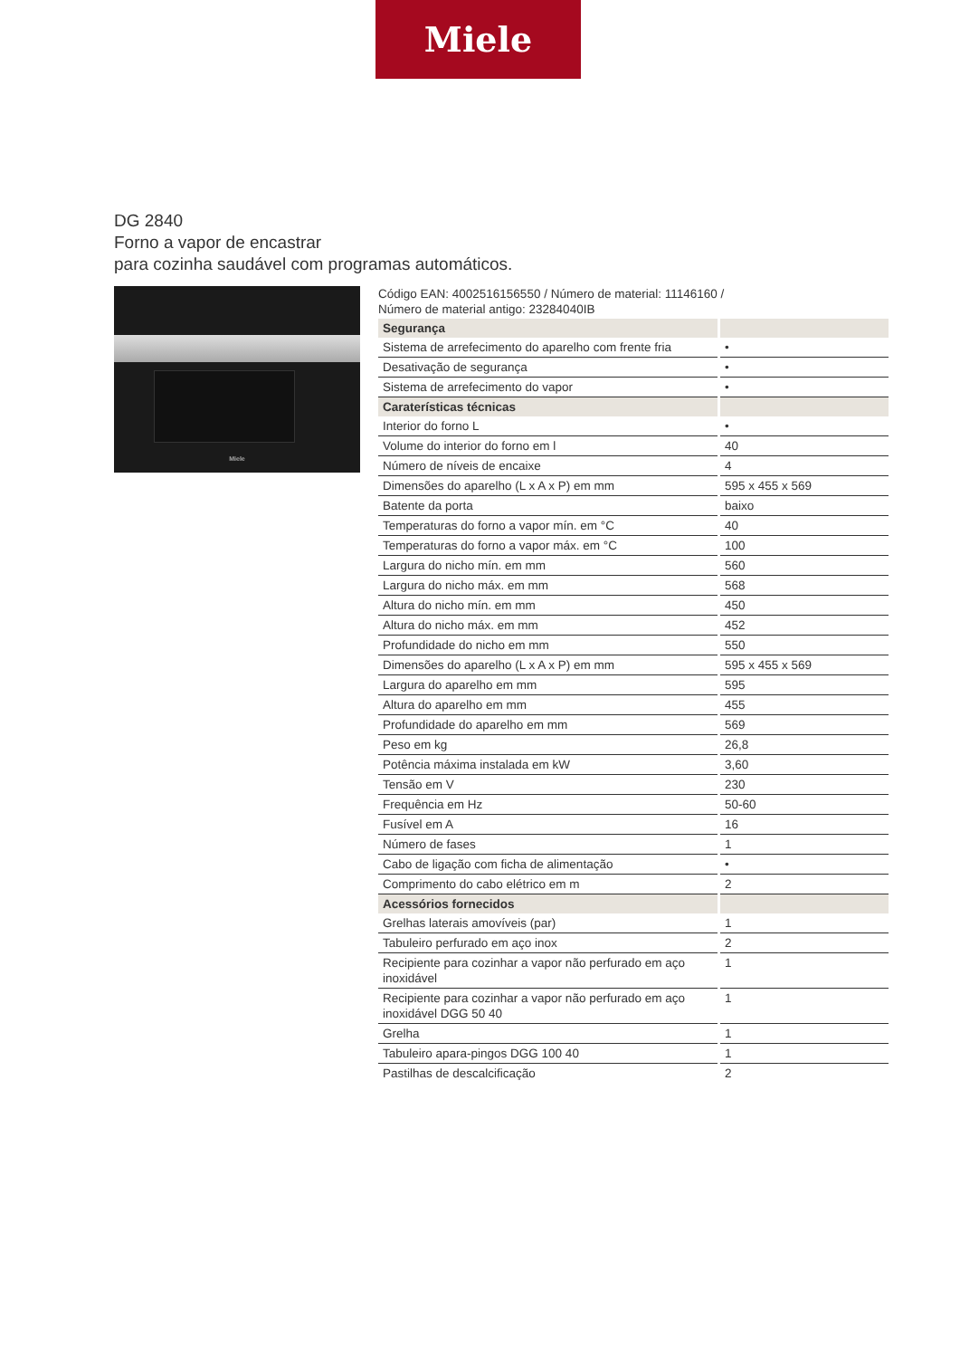Miele
DG 2840
Forno a vapor de encastrar
para cozinha saudável com programas automáticos.
Miele
Código EAN: 4002516156550 / Número de material: 11146160 /
Número de material antigo: 23284040IB
| Segurança | |
| --- | --- |
| Sistema de arrefecimento do aparelho com frente fria | • |
| Desativação de segurança | • |
| Sistema de arrefecimento do vapor | • |
| Caraterísticas técnicas | |
| Interior do forno L | • |
| Volume do interior do forno em l | 40 |
| Número de níveis de encaixe | 4 |
| Dimensões do aparelho (L x A x P) em mm | 595 x 455 x 569 |
| Batente da porta | baixo |
| Temperaturas do forno a vapor mín. em °C | 40 |
| Temperaturas do forno a vapor máx. em °C | 100 |
| Largura do nicho mín. em mm | 560 |
| Largura do nicho máx. em mm | 568 |
| Altura do nicho mín. em mm | 450 |
| Altura do nicho máx. em mm | 452 |
| Profundidade do nicho em mm | 550 |
| Dimensões do aparelho (L x A x P) em mm | 595 x 455 x 569 |
| Largura do aparelho em mm | 595 |
| Altura do aparelho em mm | 455 |
| Profundidade do aparelho em mm | 569 |
| Peso em kg | 26,8 |
| Potência máxima instalada em kW | 3,60 |
| Tensão em V | 230 |
| Frequência em Hz | 50-60 |
| Fusível em A | 16 |
| Número de fases | 1 |
| Cabo de ligação com ficha de alimentação | • |
| Comprimento do cabo elétrico em m | 2 |
| Acessórios fornecidos | |
| Grelhas laterais amovíveis (par) | 1 |
| Tabuleiro perfurado em aço inox | 2 |
| Recipiente para cozinhar a vapor não perfurado em aço inoxidável | 1 |
| Recipiente para cozinhar a vapor não perfurado em aço inoxidável DGG 50 40 | 1 |
| Grelha | 1 |
| Tabuleiro apara-pingos DGG 100 40 | 1 |
| Pastilhas de descalcificação | 2 |